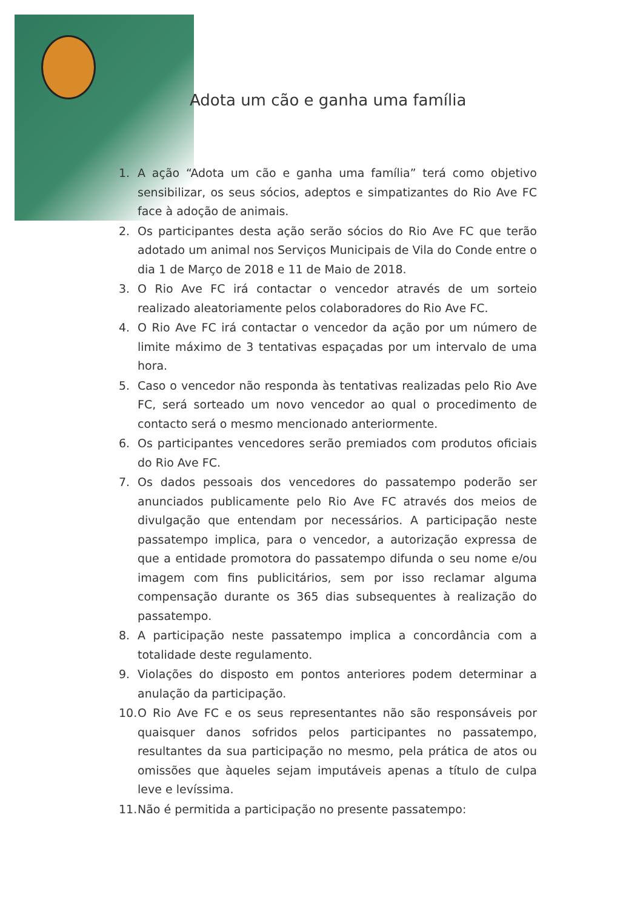Adota um cão e ganha uma família
1. A ação “Adota um cão e ganha uma família” terá como objetivo sensibilizar, os seus sócios, adeptos e simpatizantes do Rio Ave FC face à adoção de animais.
2. Os participantes desta ação serão sócios do Rio Ave FC que terão adotado um animal nos Serviços Municipais de Vila do Conde entre o dia 1 de Março de 2018 e 11 de Maio de 2018.
3. O Rio Ave FC irá contactar o vencedor através de um sorteio realizado aleatoriamente pelos colaboradores do Rio Ave FC.
4. O Rio Ave FC irá contactar o vencedor da ação por um número de limite máximo de 3 tentativas espaçadas por um intervalo de uma hora.
5. Caso o vencedor não responda às tentativas realizadas pelo Rio Ave FC, será sorteado um novo vencedor ao qual o procedimento de contacto será o mesmo mencionado anteriormente.
6. Os participantes vencedores serão premiados com produtos oficiais do Rio Ave FC.
7. Os dados pessoais dos vencedores do passatempo poderão ser anunciados publicamente pelo Rio Ave FC através dos meios de divulgação que entendam por necessários. A participação neste passatempo implica, para o vencedor, a autorização expressa de que a entidade promotora do passatempo difunda o seu nome e/ou imagem com fins publicitários, sem por isso reclamar alguma compensação durante os 365 dias subsequentes à realização do passatempo.
8. A participação neste passatempo implica a concordância com a totalidade deste regulamento.
9. Violações do disposto em pontos anteriores podem determinar a anulação da participação.
10. O Rio Ave FC e os seus representantes não são responsáveis por quaisquer danos sofridos pelos participantes no passatempo, resultantes da sua participação no mesmo, pela prática de atos ou omissões que àqueles sejam imputáveis apenas a título de culpa leve e levíssima.
11. Não é permitida a participação no presente passatempo: